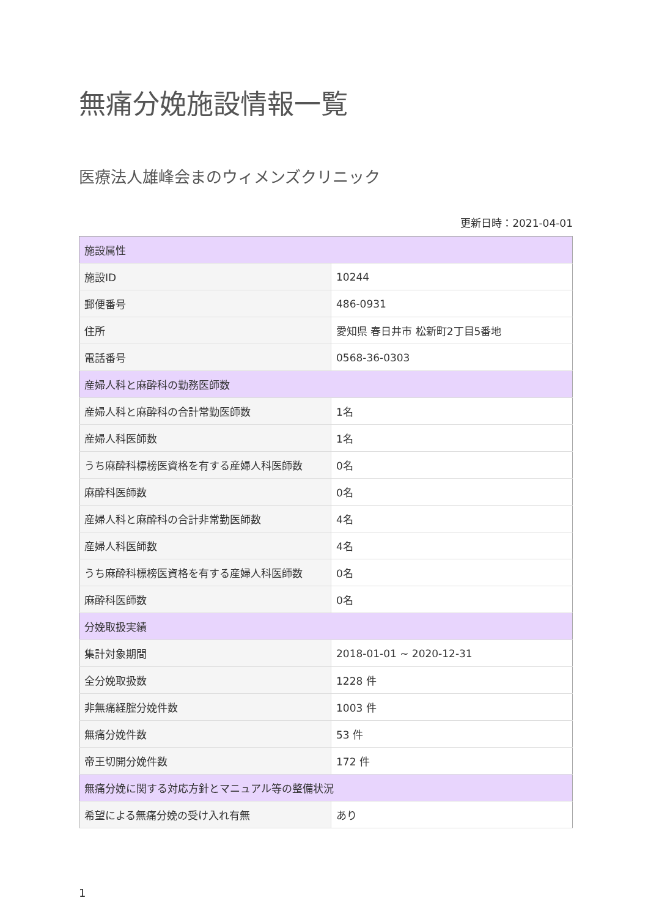無痛分娩施設情報一覧
医療法人雄峰会まのウィメンズクリニック
更新日時：2021-04-01
| 施設属性 | |
| --- | --- |
| 施設ID | 10244 |
| 郵便番号 | 486-0931 |
| 住所 | 愛知県 春日井市 松新町2丁目5番地 |
| 電話番号 | 0568-36-0303 |
| 産婦人科と麻酔科の勤務医師数 | |
| 産婦人科と麻酔科の合計常勤医師数 | 1名 |
| 産婦人科医師数 | 1名 |
| うち麻酔科標榜医資格を有する産婦人科医師数 | 0名 |
| 麻酔科医師数 | 0名 |
| 産婦人科と麻酔科の合計非常勤医師数 | 4名 |
| 産婦人科医師数 | 4名 |
| うち麻酔科標榜医資格を有する産婦人科医師数 | 0名 |
| 麻酔科医師数 | 0名 |
| 分娩取扱実績 | |
| 集計対象期間 | 2018-01-01 ~ 2020-12-31 |
| 全分娩取扱数 | 1228 件 |
| 非無痛経腟分娩件数 | 1003 件 |
| 無痛分娩件数 | 53 件 |
| 帝王切開分娩件数 | 172 件 |
| 無痛分娩に関する対応方針とマニュアル等の整備状況 | |
| 希望による無痛分娩の受け入れ有無 | あり |
1